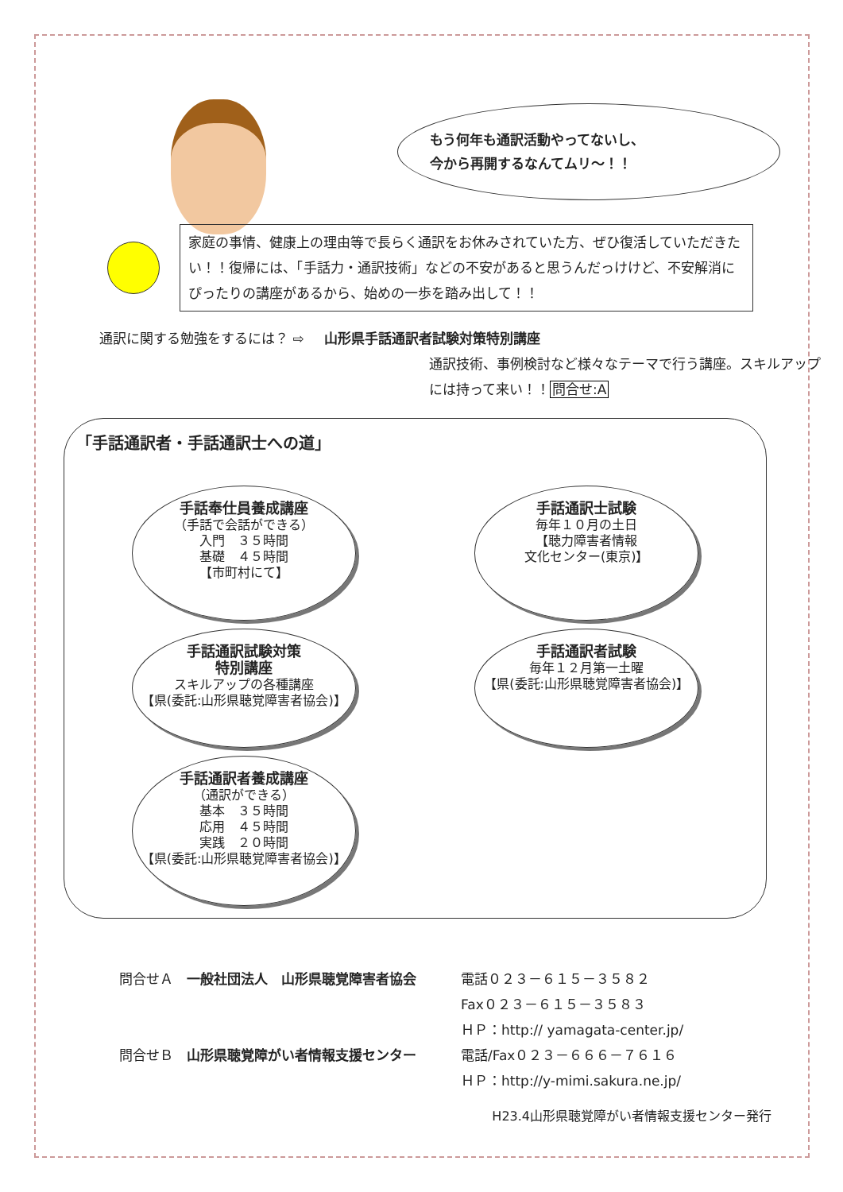もう何年も通訳活動やってないし、
今から再開するなんてムリ～！！
家庭の事情、健康上の理由等で長らく通訳をお休みされていた方、ぜひ復活していただきたい！！復帰には、「手話力・通訳技術」などの不安があると思うんだっけけど、不安解消にぴったりの講座があるから、始めの一歩を踏み出して！！
通訳に関する勉強をするには？ ⇨ 山形県手話通訳者試験対策特別講座
通訳技術、事例検討など様々なテーマで行う講座。スキルアップには持って来い！！問合せ:A
「手話通訳者・手話通訳士への道」
手話奉仕員養成講座
（手話で会話ができる）
入門　３５時間
基礎　４５時間
【市町村にて】
手話通訳士試験
毎年１０月の土日
【聴力障害者情報
文化センター(東京)】
手話通訳試験対策
特別講座
スキルアップの各種講座
【県(委託:山形県聴覚障害者協会)】
手話通訳者試験
毎年１２月第一土曜
【県(委託:山形県聴覚障害者協会)】
手話通訳者養成講座
（通訳ができる）
基本　３５時間
応用　４５時間
実践　２０時間
【県(委託:山形県聴覚障害者協会)】
問合せＡ　一般社団法人　山形県聴覚障害者協会
電話０２３－６１５－３５８２
Fax０２３－６１５－３５８３
ＨＰ：http:// yamagata-center.jp/
問合せＢ　山形県聴覚障がい者情報支援センター
電話/Fax０２３－６６６－７６１６
ＨＰ：http://y-mimi.sakura.ne.jp/
H23.4山形県聴覚障がい者情報支援センター発行